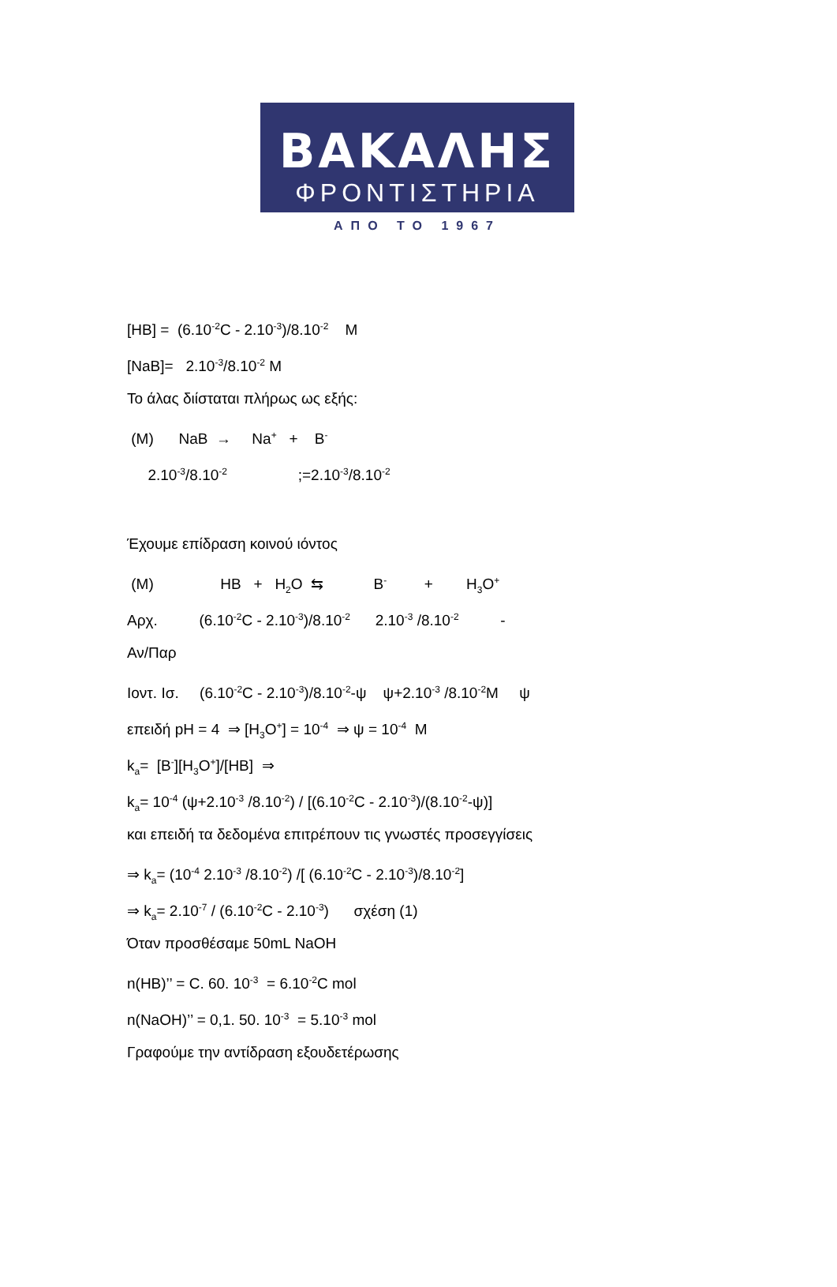ΒΑΚΑΛΗΣ
ΦΡΟΝΤΙΣΤΗΡΙΑ
ΑΠΟ ΤΟ 1967
[HB] = (6.10<sup>-2</sup>C - 2.10<sup>-3</sup>)/8.10<sup>-2</sup> M
[NaB]= 2.10<sup>-3</sup>/8.10<sup>-2</sup> M
Το άλας διίσταται πλήρως ως εξής:
(M) NaB → Na<sup>+</sup> + B<sup>-</sup>
2.10<sup>-3</sup>/8.10<sup>-2</sup> ;=2.10<sup>-3</sup>/8.10<sup>-2</sup>
Έχουμε επίδραση κοινού ιόντος
(M) HB + H<sub>2</sub>O ⇆ B<sup>-</sup> + H<sub>3</sub>O<sup>+</sup>
Αρχ. (6.10<sup>-2</sup>C - 2.10<sup>-3</sup>)/8.10<sup>-2</sup> 2.10<sup>-3</sup> /8.10<sup>-2</sup> -
Αν/Παρ
Ιοντ. Ισ. (6.10<sup>-2</sup>C - 2.10<sup>-3</sup>)/8.10<sup>-2</sup>-ψ ψ+2.10<sup>-3</sup> /8.10<sup>-2</sup>M ψ
επειδή pH = 4 ⇒ [H<sub>3</sub>O<sup>+</sup>] = 10<sup>-4</sup> ⇒ ψ = 10<sup>-4</sup> M
k<sub>a</sub>= [B<sup>-</sup>][H<sub>3</sub>O<sup>+</sup>]/[HB] ⇒
k<sub>a</sub>= 10<sup>-4</sup> (ψ+2.10<sup>-3</sup> /8.10<sup>-2</sup>) / [(6.10<sup>-2</sup>C - 2.10<sup>-3</sup>)/(8.10<sup>-2</sup>-ψ)]
και επειδή τα δεδομένα επιτρέπουν τις γνωστές προσεγγίσεις
⇒ k<sub>a</sub>= (10<sup>-4</sup> 2.10<sup>-3</sup> /8.10<sup>-2</sup>) /[ (6.10<sup>-2</sup>C - 2.10<sup>-3</sup>)/8.10<sup>-2</sup>]
⇒ k<sub>a</sub>= 2.10<sup>-7</sup> / (6.10<sup>-2</sup>C - 2.10<sup>-3</sup>) σχέση (1)
Όταν προσθέσαμε 50mL NaOH
n(HB)’’ = C. 60. 10<sup>-3</sup> = 6.10<sup>-2</sup>C mol
n(NaOH)’’ = 0,1. 50. 10<sup>-3</sup> = 5.10<sup>-3</sup> mol
Γραφούμε την αντίδραση εξουδετέρωσης